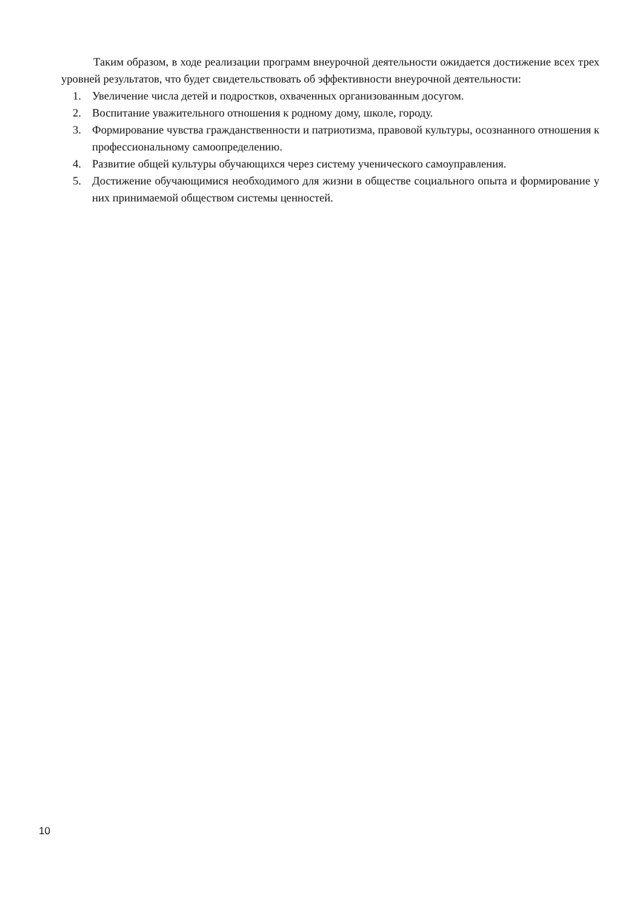Таким образом, в ходе реализации программ внеурочной деятельности ожидается достижение всех трех уровней результатов, что будет свидетельствовать об эффективности внеурочной деятельности:
1. Увеличение числа детей и подростков, охваченных организованным досугом.
2. Воспитание уважительного отношения к родному дому, школе, городу.
3. Формирование чувства гражданственности и патриотизма, правовой культуры, осознанного отношения к профессиональному самоопределению.
4. Развитие общей культуры обучающихся через систему ученического самоуправления.
5. Достижение обучающимися необходимого для жизни в обществе социального опыта и формирование у них принимаемой обществом системы ценностей.
10